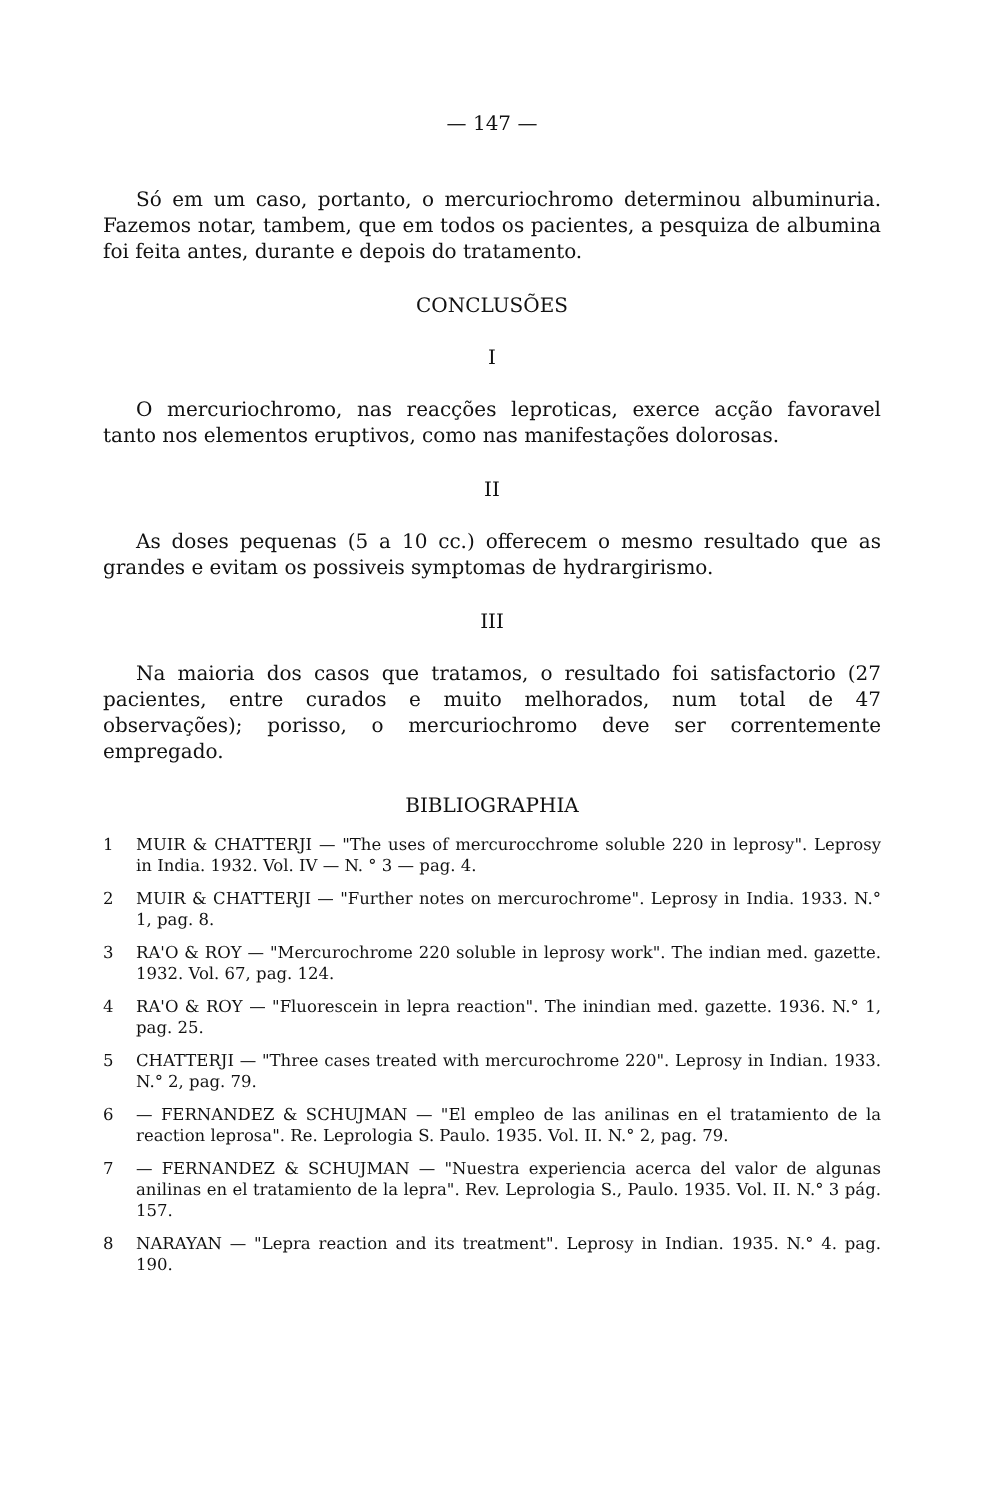— 147 —
Só em um caso, portanto, o mercuriochromo determinou albuminuria. Fazemos notar, tambem, que em todos os pacientes, a pesquiza de albumina foi feita antes, durante e depois do tratamento.
CONCLUSÕES
I
O mercuriochromo, nas reacções leproticas, exerce acção favoravel tanto nos elementos eruptivos, como nas manifestações dolorosas.
II
As doses pequenas (5 a 10 cc.) offerecem o mesmo resultado que as grandes e evitam os possiveis symptomas de hydrargirismo.
III
Na maioria dos casos que tratamos, o resultado foi satisfactorio (27 pacientes, entre curados e muito melhorados, num total de 47 observações); porisso, o mercuriochromo deve ser correntemente empregado.
BIBLIOGRAPHIA
1 MUIR & CHATTERJI — "The uses of mercurocchrome soluble 220 in leprosy". Leprosy in India. 1932. Vol. IV — N. ° 3 — pag. 4.
2 MUIR & CHATTERJI — "Further notes on mercurochrome". Leprosy in India. 1933. N.° 1, pag. 8.
3 RA'O & ROY — "Mercurochrome 220 soluble in leprosy work". The indian med. gazette. 1932. Vol. 67, pag. 124.
4 RA'O & ROY — "Fluorescein in lepra reaction". The inindian med. gazette. 1936. N.° 1, pag. 25.
5 CHATTERJI — "Three cases treated with mercurochrome 220". Leprosy in Indian. 1933. N.° 2, pag. 79.
6 — FERNANDEZ & SCHUJMAN — "El empleo de las anilinas en el tratamiento de la reaction leprosa". Re. Leprologia S. Paulo. 1935. Vol. II. N.° 2, pag. 79.
7 — FERNANDEZ & SCHUJMAN — "Nuestra experiencia acerca del valor de algunas anilinas en el tratamiento de la lepra". Rev. Leprologia S., Paulo. 1935. Vol. II. N.° 3 pág. 157.
8 NARAYAN — "Lepra reaction and its treatment". Leprosy in Indian. 1935. N.° 4. pag. 190.